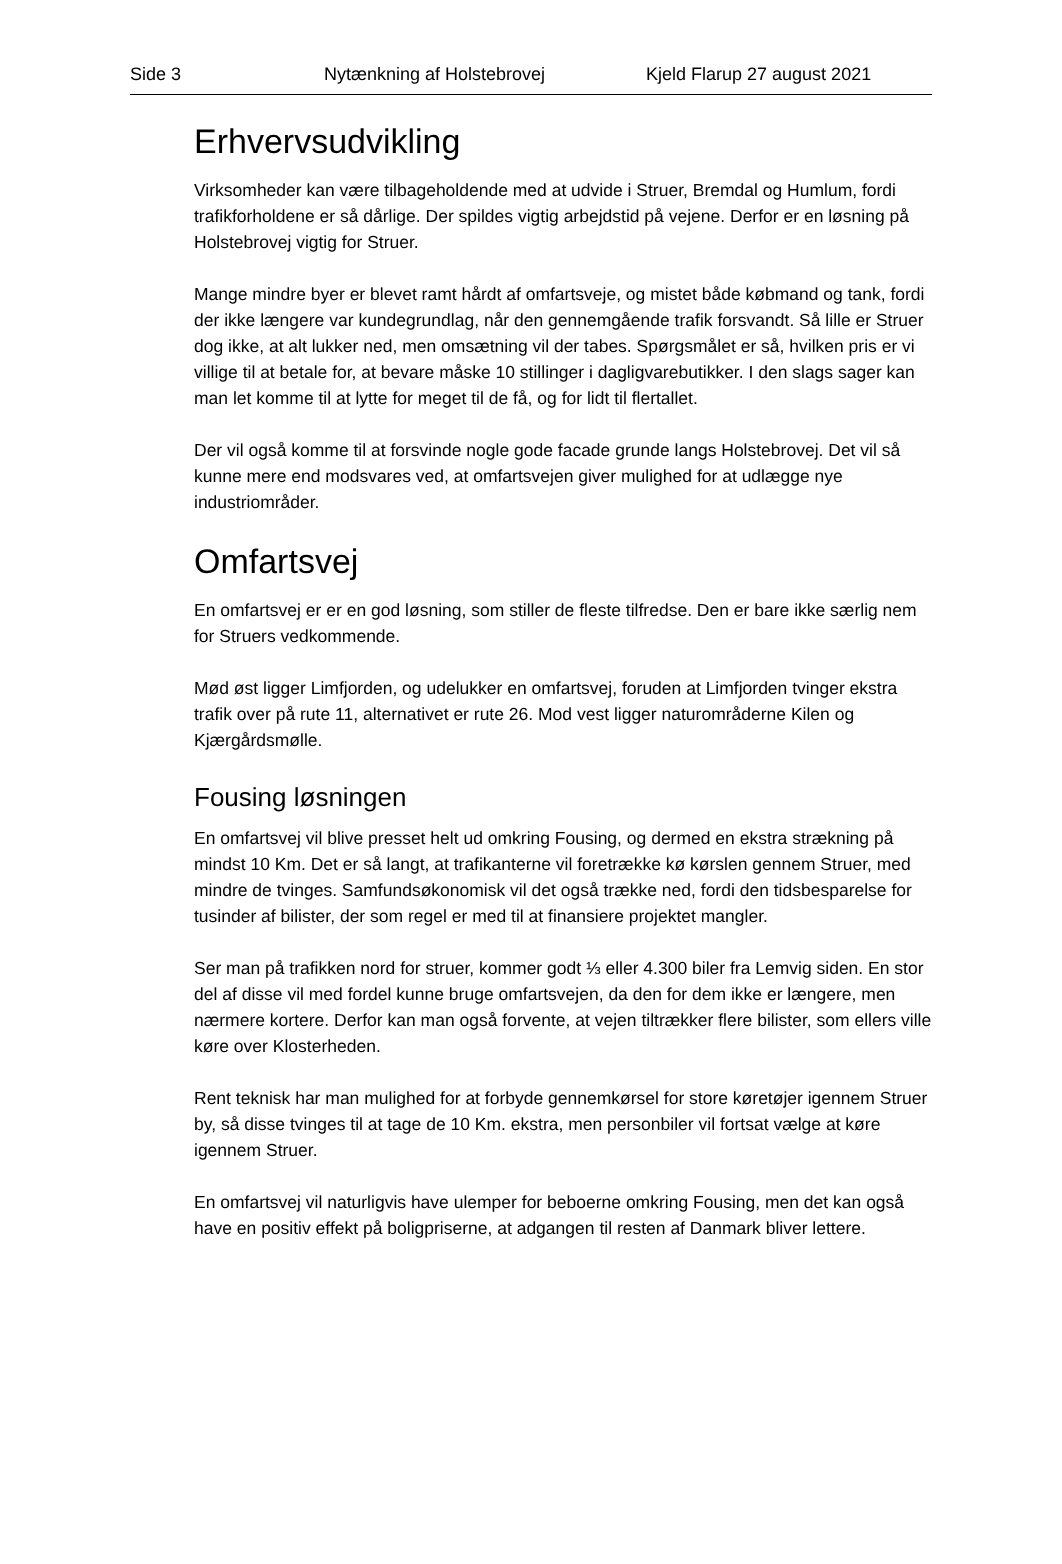Side 3 Nytænkning af Holstebrovej Kjeld Flarup 27 august 2021
Erhvervsudvikling
Virksomheder kan være tilbageholdende med at udvide i Struer, Bremdal og Humlum, fordi trafikforholdene er så dårlige. Der spildes vigtig arbejdstid på vejene. Derfor er en løsning på Holstebrovej vigtig for Struer.
Mange mindre byer er blevet ramt hårdt af omfartsveje, og mistet både købmand og tank, fordi der ikke længere var kundegrundlag, når den gennemgående trafik forsvandt. Så lille er Struer dog ikke, at alt lukker ned, men omsætning vil der tabes. Spørgsmålet er så, hvilken pris er vi villige til at betale for, at bevare måske 10 stillinger i dagligvarebutikker. I den slags sager kan man let komme til at lytte for meget til de få, og for lidt til flertallet.
Der vil også komme til at forsvinde nogle gode facade grunde langs Holstebrovej. Det vil så kunne mere end modsvares ved, at omfartsvejen giver mulighed for at udlægge nye industriområder.
Omfartsvej
En omfartsvej er er en god løsning, som stiller de fleste tilfredse. Den er bare ikke særlig nem for Struers vedkommende.
Mød øst ligger Limfjorden, og udelukker en omfartsvej, foruden at Limfjorden tvinger ekstra trafik over på rute 11, alternativet er rute 26. Mod vest ligger naturområderne Kilen og Kjærgårdsmølle.
Fousing løsningen
En omfartsvej vil blive presset helt ud omkring Fousing, og dermed en ekstra strækning på mindst 10 Km. Det er så langt, at trafikanterne vil foretrække kø kørslen gennem Struer, med mindre de tvinges. Samfundsøkonomisk vil det også trække ned, fordi den tidsbesparelse for tusinder af bilister, der som regel er med til at finansiere projektet mangler.
Ser man på trafikken nord for struer, kommer godt ⅓ eller 4.300 biler fra Lemvig siden. En stor del af disse vil med fordel kunne bruge omfartsvejen, da den for dem ikke er længere, men nærmere kortere. Derfor kan man også forvente, at vejen tiltrækker flere bilister, som ellers ville køre over Klosterheden.
Rent teknisk har man mulighed for at forbyde gennemkørsel for store køretøjer igennem Struer by, så disse tvinges til at tage de 10 Km. ekstra, men personbiler vil fortsat vælge at køre igennem Struer.
En omfartsvej vil naturligvis have ulemper for beboerne omkring Fousing, men det kan også have en positiv effekt på boligpriserne, at adgangen til resten af Danmark bliver lettere.